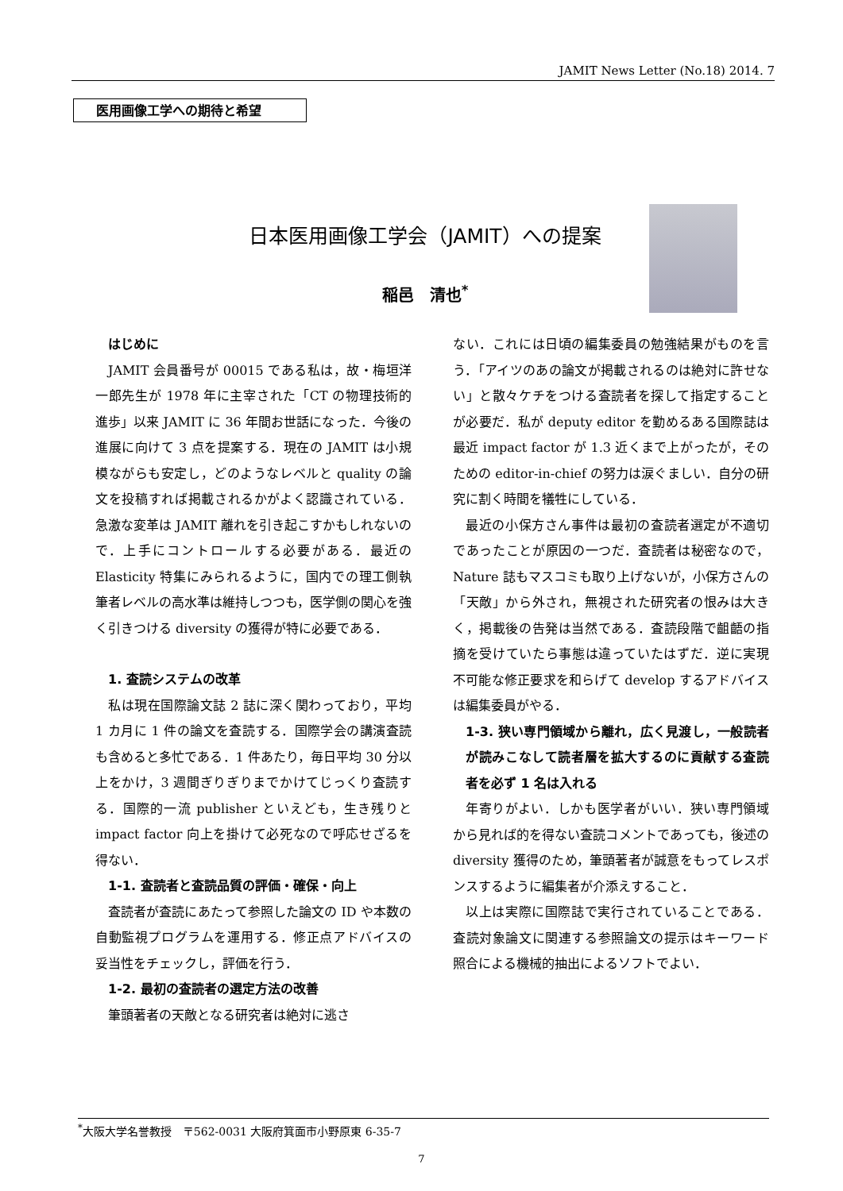JAMIT News Letter (No.18) 2014. 7
医用画像工学への期待と希望
日本医用画像工学会（JAMIT）への提案
稲邑　清也<sup>*</sup>
はじめに
JAMIT 会員番号が 00015 である私は，故・梅垣洋一郎先生が 1978 年に主宰された「CT の物理技術的進歩」以来 JAMIT に 36 年間お世話になった．今後の進展に向けて 3 点を提案する．現在の JAMIT は小規模ながらも安定し，どのようなレベルと quality の論文を投稿すれば掲載されるかがよく認識されている．急激な変革は JAMIT 離れを引き起こすかもしれないので．上手にコントロールする必要がある．最近の Elasticity 特集にみられるように，国内での理工側執筆者レベルの高水準は維持しつつも，医学側の関心を強く引きつける diversity の獲得が特に必要である．
1. 査読システムの改革
私は現在国際論文誌 2 誌に深く関わっており，平均 1 カ月に 1 件の論文を査読する．国際学会の講演査読も含めると多忙である．1 件あたり，毎日平均 30 分以上をかけ，3 週間ぎりぎりまでかけてじっくり査読する．国際的一流 publisher といえども，生き残りと impact factor 向上を掛けて必死なので呼応せざるを得ない．
1-1. 査読者と査読品質の評価・確保・向上
査読者が査読にあたって参照した論文の ID や本数の自動監視プログラムを運用する．修正点アドバイスの妥当性をチェックし，評価を行う．
1-2. 最初の査読者の選定方法の改善
筆頭著者の天敵となる研究者は絶対に逃さ
ない．これには日頃の編集委員の勉強結果がものを言う．「アイツのあの論文が掲載されるのは絶対に許せない」と散々ケチをつける査読者を探して指定することが必要だ．私が deputy editor を勤めるある国際誌は最近 impact factor が 1.3 近くまで上がったが，そのための editor-in-chief の努力は涙ぐましい．自分の研究に割く時間を犠牲にしている．
最近の小保方さん事件は最初の査読者選定が不適切であったことが原因の一つだ．査読者は秘密なので，Nature 誌もマスコミも取り上げないが，小保方さんの「天敵」から外され，無視された研究者の恨みは大きく，掲載後の告発は当然である．査読段階で齟齬の指摘を受けていたら事態は違っていたはずだ．逆に実現不可能な修正要求を和らげて develop するアドバイスは編集委員がやる．
1-3. 狭い専門領域から離れ，広く見渡し，一般読者が読みこなして読者層を拡大するのに貢献する査読者を必ず 1 名は入れる
年寄りがよい．しかも医学者がいい．狭い専門領域から見れば的を得ない査読コメントであっても，後述の diversity 獲得のため，筆頭著者が誠意をもってレスポンスするように編集者が介添えすること．
以上は実際に国際誌で実行されていることである．査読対象論文に関連する参照論文の提示はキーワード照合による機械的抽出によるソフトでよい．
<sup>*</sup> 大阪大学名誉教授　〒562-0031 大阪府箕面市小野原東 6-35-7
7